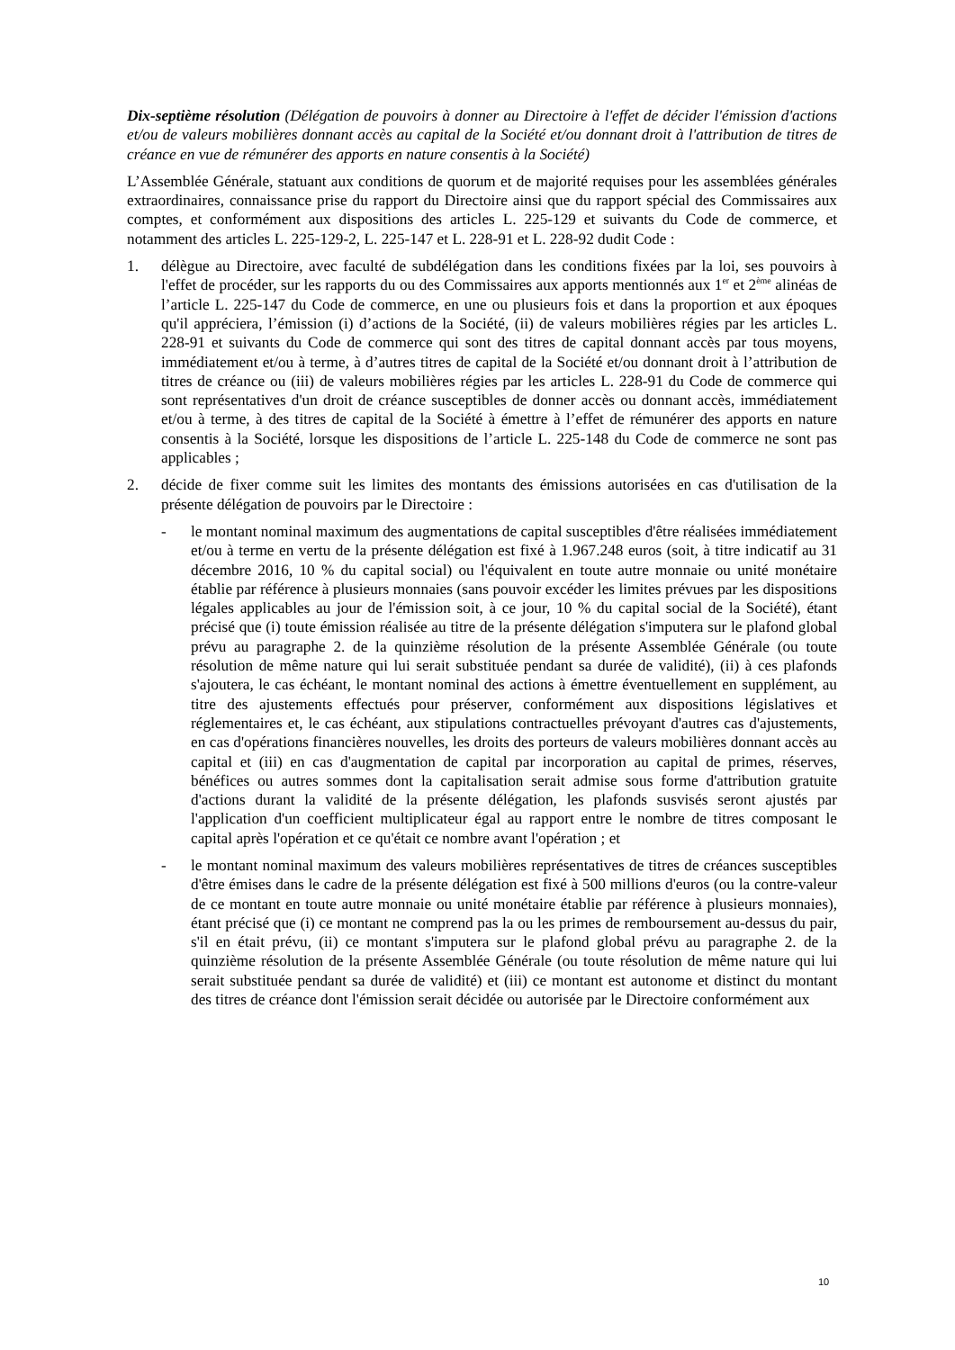Dix-septième résolution (Délégation de pouvoirs à donner au Directoire à l'effet de décider l'émission d'actions et/ou de valeurs mobilières donnant accès au capital de la Société et/ou donnant droit à l'attribution de titres de créance en vue de rémunérer des apports en nature consentis à la Société)
L’Assemblée Générale, statuant aux conditions de quorum et de majorité requises pour les assemblées générales extraordinaires, connaissance prise du rapport du Directoire ainsi que du rapport spécial des Commissaires aux comptes, et conformément aux dispositions des articles L. 225-129 et suivants du Code de commerce, et notamment des articles L. 225-129-2, L. 225-147 et L. 228-91 et L. 228-92 dudit Code :
1. délègue au Directoire, avec faculté de subdélégation dans les conditions fixées par la loi, ses pouvoirs à l'effet de procéder, sur les rapports du ou des Commissaires aux apports mentionnés aux 1<sup>er</sup> et 2<sup>ème</sup> alinéas de l’article L. 225-147 du Code de commerce, en une ou plusieurs fois et dans la proportion et aux époques qu'il appréciera, l’émission (i) d’actions de la Société, (ii) de valeurs mobilières régies par les articles L. 228-91 et suivants du Code de commerce qui sont des titres de capital donnant accès par tous moyens, immédiatement et/ou à terme, à d’autres titres de capital de la Société et/ou donnant droit à l’attribution de titres de créance ou (iii) de valeurs mobilières régies par les articles L. 228-91 du Code de commerce qui sont représentatives d'un droit de créance susceptibles de donner accès ou donnant accès, immédiatement et/ou à terme, à des titres de capital de la Société à émettre à l’effet de rémunérer des apports en nature consentis à la Société, lorsque les dispositions de l’article L. 225-148 du Code de commerce ne sont pas applicables ;
2. décide de fixer comme suit les limites des montants des émissions autorisées en cas d'utilisation de la présente délégation de pouvoirs par le Directoire :
- le montant nominal maximum des augmentations de capital susceptibles d'être réalisées immédiatement et/ou à terme en vertu de la présente délégation est fixé à 1.967.248 euros (soit, à titre indicatif au 31 décembre 2016, 10 % du capital social) ou l'équivalent en toute autre monnaie ou unité monétaire établie par référence à plusieurs monnaies (sans pouvoir excéder les limites prévues par les dispositions légales applicables au jour de l'émission soit, à ce jour, 10 % du capital social de la Société), étant précisé que (i) toute émission réalisée au titre de la présente délégation s'imputera sur le plafond global prévu au paragraphe 2. de la quinzième résolution de la présente Assemblée Générale (ou toute résolution de même nature qui lui serait substituée pendant sa durée de validité), (ii) à ces plafonds s'ajoutera, le cas échéant, le montant nominal des actions à émettre éventuellement en supplément, au titre des ajustements effectués pour préserver, conformément aux dispositions législatives et réglementaires et, le cas échéant, aux stipulations contractuelles prévoyant d'autres cas d'ajustements, en cas d'opérations financières nouvelles, les droits des porteurs de valeurs mobilières donnant accès au capital et (iii) en cas d'augmentation de capital par incorporation au capital de primes, réserves, bénéfices ou autres sommes dont la capitalisation serait admise sous forme d'attribution gratuite d'actions durant la validité de la présente délégation, les plafonds susvisés seront ajustés par l'application d'un coefficient multiplicateur égal au rapport entre le nombre de titres composant le capital après l'opération et ce qu'était ce nombre avant l'opération ; et
- le montant nominal maximum des valeurs mobilières représentatives de titres de créances susceptibles d'être émises dans le cadre de la présente délégation est fixé à 500 millions d'euros (ou la contre-valeur de ce montant en toute autre monnaie ou unité monétaire établie par référence à plusieurs monnaies), étant précisé que (i) ce montant ne comprend pas la ou les primes de remboursement au-dessus du pair, s'il en était prévu, (ii) ce montant s'imputera sur le plafond global prévu au paragraphe 2. de la quinzième résolution de la présente Assemblée Générale (ou toute résolution de même nature qui lui serait substituée pendant sa durée de validité) et (iii) ce montant est autonome et distinct du montant des titres de créance dont l'émission serait décidée ou autorisée par le Directoire conformément aux
10